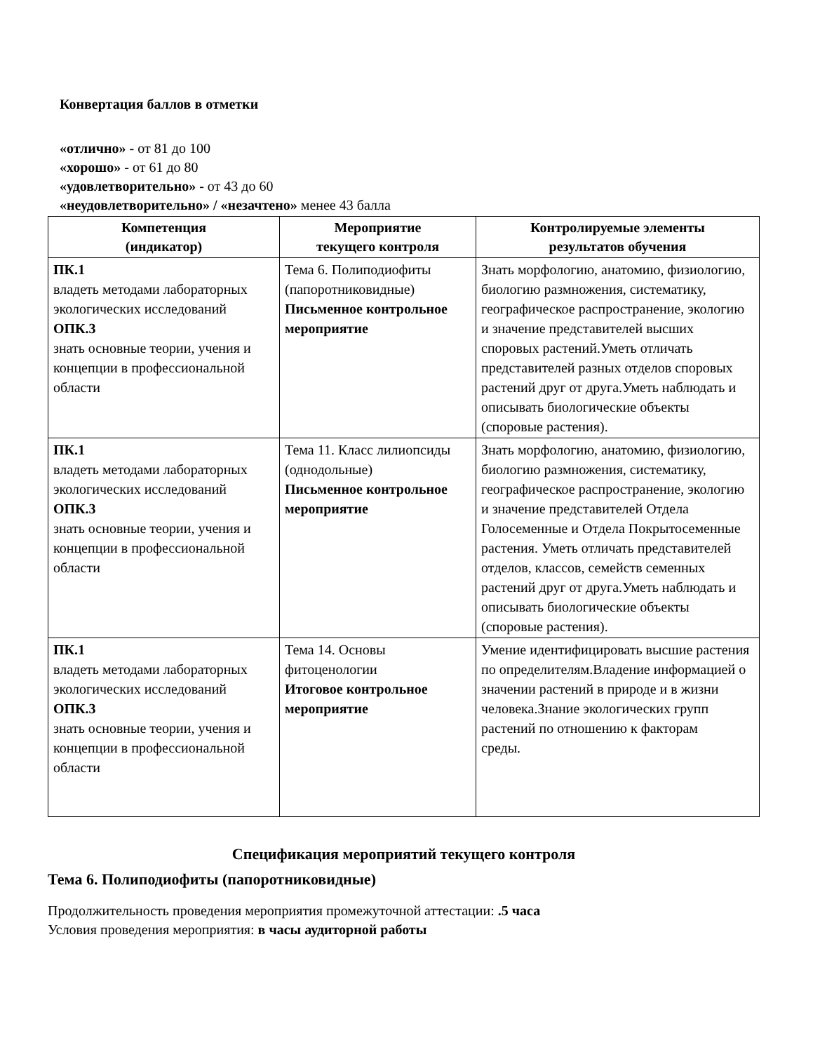Конвертация баллов в отметки
«отлично» - от 81 до 100
«хорошо» - от 61 до 80
«удовлетворительно» - от 43 до 60
«неудовлетворительно» / «незачтено» менее 43 балла
| Компетенция (индикатор) | Мероприятие текущего контроля | Контролируемые элементы результатов обучения |
| --- | --- | --- |
| ПК.1 владеть методами лабораторных экологических исследований ОПК.3 знать основные теории, учения и концепции в профессиональной области | Тема 6. Полиподиофиты (папоротниковидные) Письменное контрольное мероприятие | Знать морфологию, анатомию, физиологию, биологию размножения, систематику, географическое распространение, экологию и значение представителей высших споровых растений.Уметь отличать представителей разных отделов споровых растений друг от друга.Уметь наблюдать и описывать биологические объекты (споровые растения). |
| ПК.1 владеть методами лабораторных экологических исследований ОПК.3 знать основные теории, учения и концепции в профессиональной области | Тема 11. Класс лилиопсиды (однодольные) Письменное контрольное мероприятие | Знать морфологию, анатомию, физиологию, биологию размножения, систематику, географическое распространение, экологию и значение представителей Отдела Голосеменные и Отдела Покрытосеменные растения. Уметь отличать представителей отделов, классов, семейств семенных растений друг от друга.Уметь наблюдать и описывать биологические объекты (споровые растения). |
| ПК.1 владеть методами лабораторных экологических исследований ОПК.3 знать основные теории, учения и концепции в профессиональной области | Тема 14. Основы фитоценологии Итоговое контрольное мероприятие | Умение идентифицировать высшие растения по определителям.Владение информацией о значении растений в природе и в жизни человека.Знание экологических групп растений по отношению к факторам среды. |
Спецификация мероприятий текущего контроля
Тема 6. Полиподиофиты (папоротниковидные)
Продолжительность проведения мероприятия промежуточной аттестации: .5 часа
Условия проведения мероприятия: в часы аудиторной работы